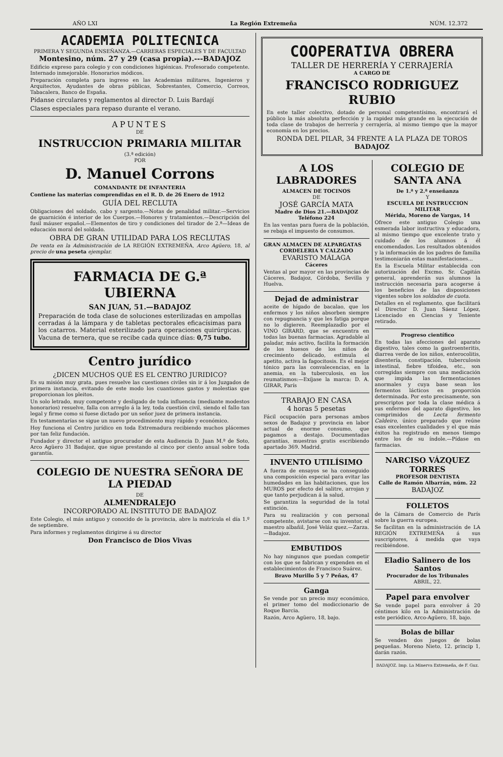AÑO LXI La Región Extremeña NÚM. 12.372
ACADEMIA POLITECNICA
PRIMERA Y SEGUNDA ENSEÑANZA.—CARRERAS ESPECIALES Y DE FACULTAD
Montesino, núm. 27 y 29 (casa propia).---BADAJOZ
Edificio expreso para colegio y con condiciones higiénicas. Profesorado competente. Internado inmejorable. Honorarios módicos.
Preparación completa para ingreso en las Academias militares, Ingenieros y Arquitectos, Ayudantes de obras públicas, Sobrestantes, Comercio, Correos, Tabacalera, Banco de España.
Pídanse circulares y reglamentos al director D. Luis Bardají
Clases especiales para repaso durante el verano.
APUNTES
DE
INSTRUCCION PRIMARIA MILITAR
(3.ª edición)
POR
D. Manuel Corrons
COMANDANTE DE INFANTERIA
Contiene las materias comprendidas en el R. D. de 26 Enero de 1912
GUÍA DEL RECLUTA
Obligaciones del soldado, cabo y sargento.—Notas de penalidad militar.—Servicios de guarnición é interior de los Cuerpos.—Honores y tratamientos.—Descripción del fusil máuser español.—Elementos de tiro y condiciones del tirador de 2.ª—Ideas de educación moral del soldado.
OBRA DE GRAN UTILIDAD PARA LOS RECLUTAS
De venta en la Administración de LA REGIÓN EXTREMEÑA, Arco Agüero, 18, al precio de una peseta ejemplar.
FARMACIA DE G.ª UBIERNA
SAN JUAN, 51.—BADAJOZ
Preparación de toda clase de soluciones esterilizadas en ampollas cerradas á la lámpara y de tabletas pectorales eficacísimas para los catarros. Material esterilizado para operaciones quirúrgicas. Vacuna de ternera, que se recibe cada quince días: 0,75 tubo.
Centro jurídico
¿DICEN MUCHOS QUÉ ES EL CENTRO JURIDICO?
Es su misión muy grata, pues resuelve las cuestiones civiles sin ir á los Juzgados de primera instancia, evitando de este modo los cuantiosos gastos y molestias que proporcionan los pleitos.
Un solo letrado, muy competente y desligado de toda influencia (mediante modestos honorarios) resuelve, falla con arreglo á la ley, toda cuestión civil, siendo el fallo tan legal y firme como si fuese dictado por un señor juez de primera instancia.
En testamentarías se sigue un nuevo procedimiento muy rápido y económico.
Hoy funciona el Centro jurídico en toda Extremadura recibiendo muchos plácemes por tan feliz fundación.
Fundador y director el antiguo procurador de esta Audiencia D. Juan M.ª de Soto, Arco Agüero 31 Badajoz, que sigue prestando al cinco por ciento anual sobre toda garantía.
COLEGIO DE NUESTRA SEÑORA DE LA PIEDAD
DE
ALMENDRALEJO
INCORPORADO AL INSTITUTO DE BADAJOZ
Este Colegio, el más antiguo y conocido de la provincia, abre la matrícula el día 1.º de septiembre.
Para informes y reglamentos dirigirse á su director
Don Francisco de Dios Vivas
COOPERATIVA OBRERA
TALLER DE HERRERÍA Y CERRAJERÍA
A CARGO DE
FRANCISCO RODRIGUEZ RUBIO
En este taller colectivo, dotado de personal competentísimo, encontrará el público la más absoluta perfección y la rapidez más grande en la ejecución de toda clase de trabajos de herrería y cerrajería, al mismo tiempo que la mayor economía en los precios.
RONDA DEL PILAR, 34 FRENTE A LA PLAZA DE TOROS
BADAJOZ
A LOS LABRADORES
ALMACEN DE TOCINOS
DE
JOSÉ GARCÍA MATA
Madre de Dios 21.—BADAJOZ
Teléfono 224
En las ventas para fuera de la población, se rebaja el impuesto de consumos.
GRAN ALMACEN DE ALPARGATAS
CORDELERIA Y CALZADO
EVARISTO MÁLAGA
Cáceres
Ventas al por mayor en las provincias de Cáceres, Badajoz, Córdoba, Sevilla y Huelva.
Dejad de administrar
aceite de hígado de bacalao, que los enfermos y los niños absorben siempre con repugnancia y que les fatiga porque no lo digieren. Reemplazadlo por el VINO GIRARD, que se encuentra en todas las buenas farmacias. Agradable al paladar, más activo, facilita la formación de los huesos de los niños de crecimiento delicado, estimula el apetito, activa la fagocitosis. Es el mejor tónico para las convalecencias, en la anemia, en la tuberculosis, en los reumatismos:—Exíjase la marca: D. A. GIRAR, París
TRABAJO EN CASA
4 horas 5 pesetas
Fácil ocupación para personas ambos sexos de Badajoz y provincia en labor actual de enorme consumo, que pagamos a destajo. Documentadas garantías, muestras gratis escribiendo apartado 369. Madrid.
INVENTO UTILÍSIMO
A fuerza de ensayos se ha conseguido una composición especial para evitar las humedades en las habitaciones, que los MUROS por efecto del salitre, arrojan y que tanto perjudican á la salud.
Se garantiza la seguridad de la total extinción.
Para su realización y con personal competente, avistarse con su inventor, el maestro albañil, José Veláz quez.—Zarza.—Badajoz.
EMBUTIDOS
No hay ningunos que puedan competir con los que se fabrican y expenden en el establecimientos de Francisco Suárez.
Bravo Murillo 5 y 7 Peñas, 47
Ganga
Se vende por un precio muy económico, el primer tomo del modiccionario de Roque Barcia.
Razón, Arco Agüero, 18, bajo.
COLEGIO DE SANTA ANA
De 1.ª y 2.ª enseñanza
Y
ESCUELA DE INSTRUCCION MILITAR
Mérida, Moreno de Vargas, 14
Ofrece este antiguo Colegio una esmerada labor instructiva y educadora, al mismo tiempo que excelente trato y cuidado de los alumnos á él encomendados. Los resultados obtenidos y la información de los padres de familia testimoniarán estas manifestaciones...
En la Escuela Militar establecida con autorización del Excmo. Sr. Capitán general, aprenderán sus alumnos la instrucción necesaria para acogerse á los beneficios de las disposiciones vigentes sobre los soldados de cuota.
Detalles en el reglamento, que facilitará el Director D. Juan Sáenz López, Licenciado en Ciencias y Teniente retirado.
Progreso científico
En todas las afecciones del aparato digestivo, tales como la gastroenteritis, diarrea verde de los niños, enterocolitis, disentería, constipación, tuberculosis intestinal, fiebre tifoidea, etc., son corregidas siempre con una medicación que impida las fermentaciones anormales y cuya base sean los fermentos lácticos en proporción determinada. Por esto precisamente, son prescriptos por toda la clase médica á sus enfermos del aparato digestivo, los comprimidos de Lecta fermento Caldeiro, único preparado que reúne esas excelentes cualidades y el que más éxitos ha registrado en menos tiempo entre los de su índole.—Pídase en farmacias.
NARCISO VÁZQUEZ TORRES
PROFESOR DENTISTA
Calle de Ramón Albarrán, núm. 22
BADAJOZ
FOLLETOS
de la Cámara de Comercio de París sobre la guerra europea.
Se facilitan en la administración de LA REGIÓN EXTREMEÑA á sus suscriptores, á medida que vaya recibiéndose.
Eladio Salinero de los Santos
Procurador de los Tribunales
ABRIL, 22.
Papel para envolver
Se vende papel para envolver á 20 céntimos kilo en la Administración de este periódico, Arco-Agüero, 18, bajo.
Bolas de billar
Se venden dos juegos de bolas pequeñas. Moreno Nieto, 12. princip 1, darán razón.
BADAJOZ. Imp. La Minerva Extremeña, de F. Guz.